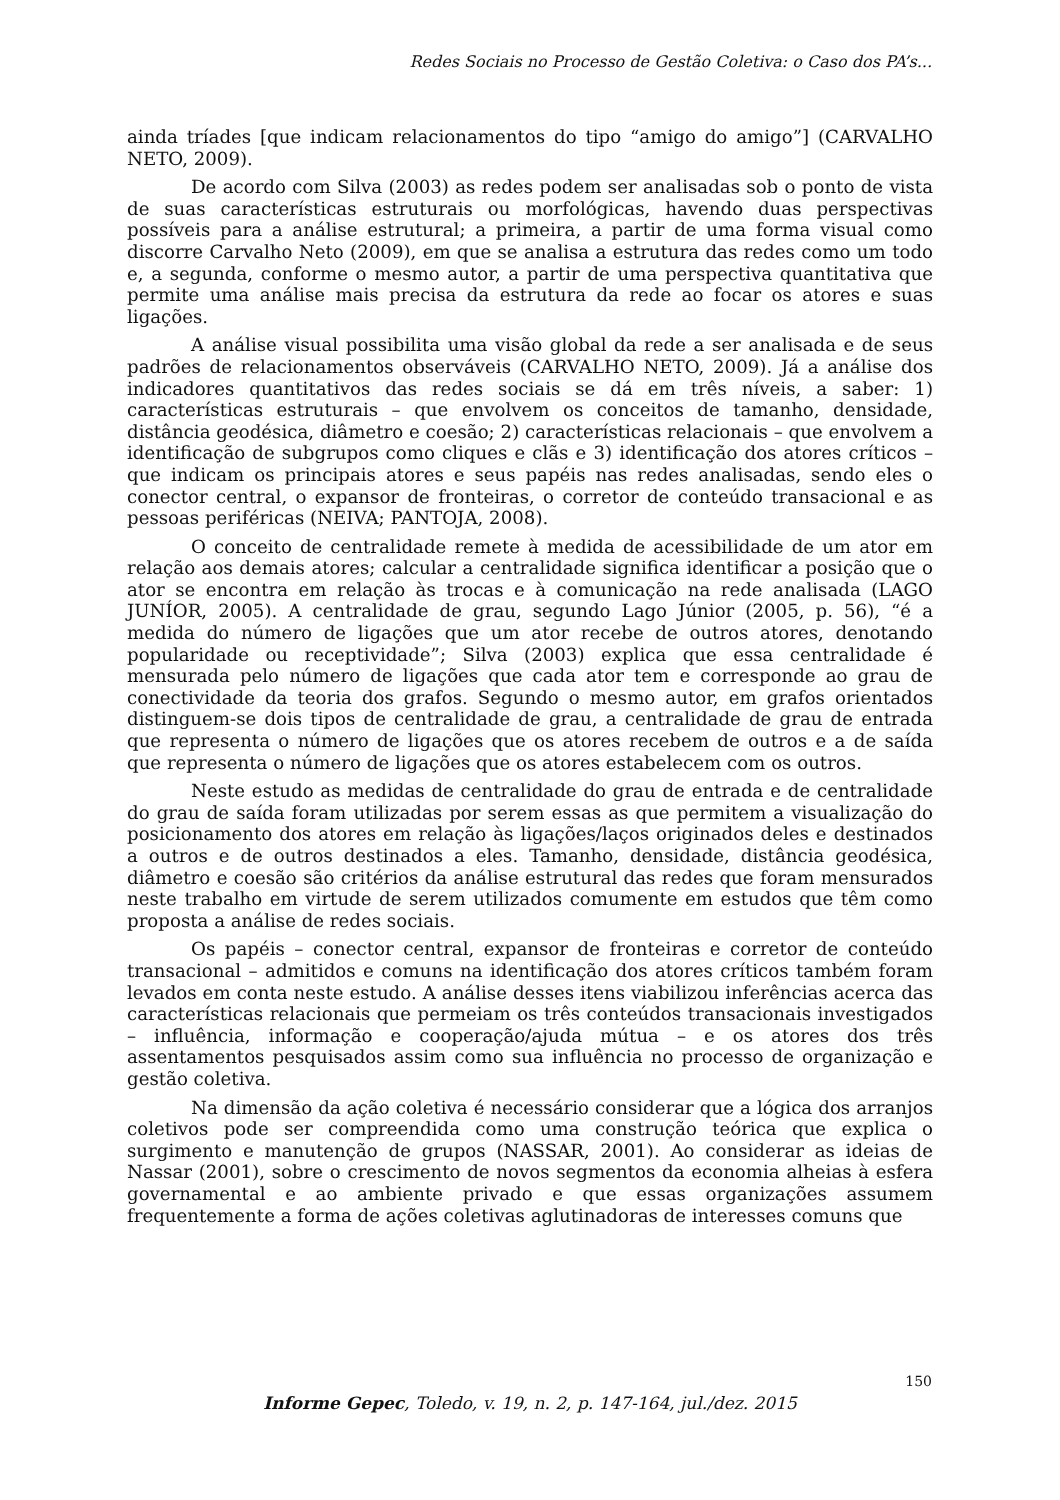Redes Sociais no Processo de Gestão Coletiva: o Caso dos PA’s...
ainda tríades [que indicam relacionamentos do tipo “amigo do amigo”] (CARVALHO NETO, 2009).
De acordo com Silva (2003) as redes podem ser analisadas sob o ponto de vista de suas características estruturais ou morfológicas, havendo duas perspectivas possíveis para a análise estrutural; a primeira, a partir de uma forma visual como discorre Carvalho Neto (2009), em que se analisa a estrutura das redes como um todo e, a segunda, conforme o mesmo autor, a partir de uma perspectiva quantitativa que permite uma análise mais precisa da estrutura da rede ao focar os atores e suas ligações.
A análise visual possibilita uma visão global da rede a ser analisada e de seus padrões de relacionamentos observáveis (CARVALHO NETO, 2009). Já a análise dos indicadores quantitativos das redes sociais se dá em três níveis, a saber: 1) características estruturais – que envolvem os conceitos de tamanho, densidade, distância geodésica, diâmetro e coesão; 2) características relacionais – que envolvem a identificação de subgrupos como cliques e clãs e 3) identificação dos atores críticos – que indicam os principais atores e seus papéis nas redes analisadas, sendo eles o conector central, o expansor de fronteiras, o corretor de conteúdo transacional e as pessoas periféricas (NEIVA; PANTOJA, 2008).
O conceito de centralidade remete à medida de acessibilidade de um ator em relação aos demais atores; calcular a centralidade significa identificar a posição que o ator se encontra em relação às trocas e à comunicação na rede analisada (LAGO JUNÍOR, 2005). A centralidade de grau, segundo Lago Júnior (2005, p. 56), “é a medida do número de ligações que um ator recebe de outros atores, denotando popularidade ou receptividade”; Silva (2003) explica que essa centralidade é mensurada pelo número de ligações que cada ator tem e corresponde ao grau de conectividade da teoria dos grafos. Segundo o mesmo autor, em grafos orientados distinguem-se dois tipos de centralidade de grau, a centralidade de grau de entrada que representa o número de ligações que os atores recebem de outros e a de saída que representa o número de ligações que os atores estabelecem com os outros.
Neste estudo as medidas de centralidade do grau de entrada e de centralidade do grau de saída foram utilizadas por serem essas as que permitem a visualização do posicionamento dos atores em relação às ligações/laços originados deles e destinados a outros e de outros destinados a eles. Tamanho, densidade, distância geodésica, diâmetro e coesão são critérios da análise estrutural das redes que foram mensurados neste trabalho em virtude de serem utilizados comumente em estudos que têm como proposta a análise de redes sociais.
Os papéis – conector central, expansor de fronteiras e corretor de conteúdo transacional – admitidos e comuns na identificação dos atores críticos também foram levados em conta neste estudo. A análise desses itens viabilizou inferências acerca das características relacionais que permeiam os três conteúdos transacionais investigados – influência, informação e cooperação/ajuda mútua – e os atores dos três assentamentos pesquisados assim como sua influência no processo de organização e gestão coletiva.
Na dimensão da ação coletiva é necessário considerar que a lógica dos arranjos coletivos pode ser compreendida como uma construção teórica que explica o surgimento e manutenção de grupos (NASSAR, 2001). Ao considerar as ideias de Nassar (2001), sobre o crescimento de novos segmentos da economia alheias à esfera governamental e ao ambiente privado e que essas organizações assumem frequentemente a forma de ações coletivas aglutinadoras de interesses comuns que
150
Informe Gepec, Toledo, v. 19, n. 2, p. 147-164, jul./dez. 2015